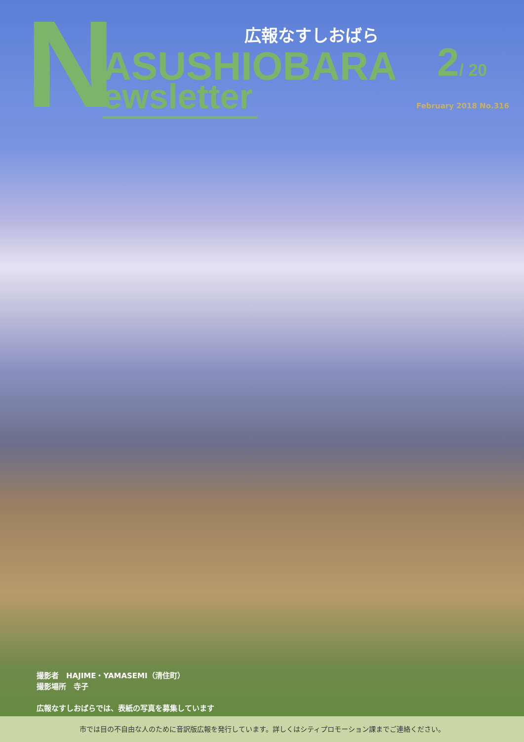N 広報なすしおばら
ASUSHIOBARA
ewsletter
2/ 20
February 2018 No.316
撮影者　HAJIME・YAMASEMI（清住町）
撮影場所　寺子
広報なすしおばらでは、表紙の写真を募集しています
市では目の不自由な人のために音訳版広報を発行しています。詳しくはシティプロモーション課までご連絡ください。